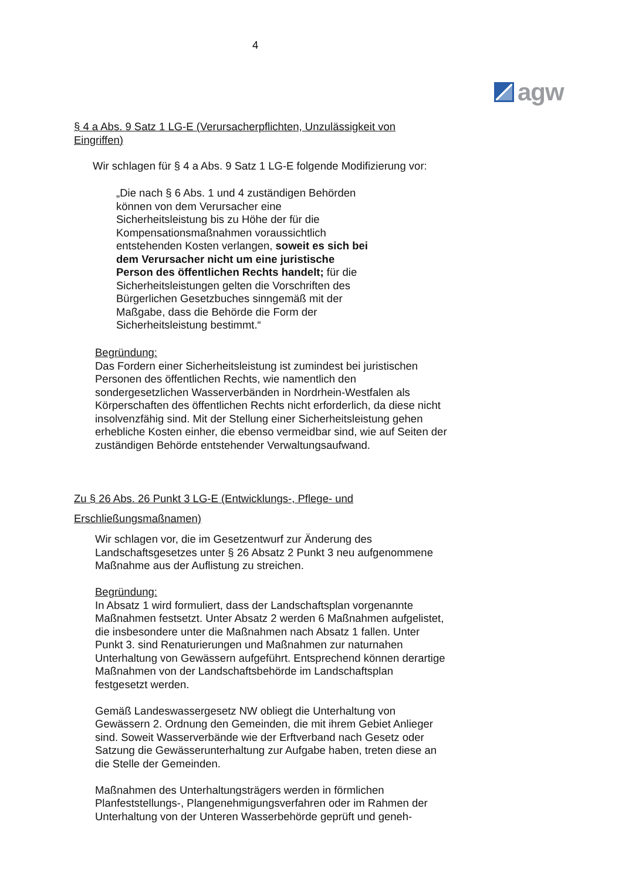4
agw
§ 4 a Abs. 9 Satz 1 LG-E (Verursacherpflichten, Unzulässigkeit von Eingriffen)
Wir schlagen für § 4 a Abs. 9 Satz 1 LG-E folgende Modifizierung vor:
„Die nach § 6 Abs. 1 und 4 zuständigen Behörden können von dem Verursacher eine Sicherheitsleistung bis zu Höhe der für die Kompensationsmaßnahmen voraussichtlich entstehenden Kosten verlangen, soweit es sich bei dem Verursacher nicht um eine juristische Person des öffentlichen Rechts handelt; für die Sicherheitsleistungen gelten die Vorschriften des Bürgerlichen Gesetzbuches sinngemäß mit der Maßgabe, dass die Behörde die Form der Sicherheitsleistung bestimmt.“
Begründung:
Das Fordern einer Sicherheitsleistung ist zumindest bei juristischen Personen des öffentlichen Rechts, wie namentlich den sondergesetzlichen Wasserverbänden in Nordrhein-Westfalen als Körperschaften des öffentlichen Rechts nicht erforderlich, da diese nicht insolvenzfähig sind. Mit der Stellung einer Sicherheitsleistung gehen erhebliche Kosten einher, die ebenso vermeidbar sind, wie auf Seiten der zuständigen Behörde entstehender Verwaltungsaufwand.
Zu § 26 Abs. 26 Punkt 3 LG-E (Entwicklungs-, Pflege- und Erschließungsmaßnamen)
Wir schlagen vor, die im Gesetzentwurf zur Änderung des Landschaftsgesetzes unter § 26 Absatz 2 Punkt 3 neu aufgenommene Maßnahme aus der Auflistung zu streichen.
Begründung:
In Absatz 1 wird formuliert, dass der Landschaftsplan vorgenannte Maßnahmen festsetzt. Unter Absatz 2 werden 6 Maßnahmen aufgelistet, die insbesondere unter die Maßnahmen nach Absatz 1 fallen. Unter Punkt 3. sind Renaturierungen und Maßnahmen zur naturnahen Unterhaltung von Gewässern aufgeführt. Entsprechend können derartige Maßnahmen von der Landschaftsbehörde im Landschaftsplan festgesetzt werden.
Gemäß Landeswassergesetz NW obliegt die Unterhaltung von Gewässern 2. Ordnung den Gemeinden, die mit ihrem Gebiet Anlieger sind. Soweit Wasserverbände wie der Erftverband nach Gesetz oder Satzung die Gewässerunterhaltung zur Aufgabe haben, treten diese an die Stelle der Gemeinden.
Maßnahmen des Unterhaltungsträgers werden in förmlichen Planfeststellungs-, Plangenehmigungsverfahren oder im Rahmen der Unterhaltung von der Unteren Wasserbehörde geprüft und geneh-